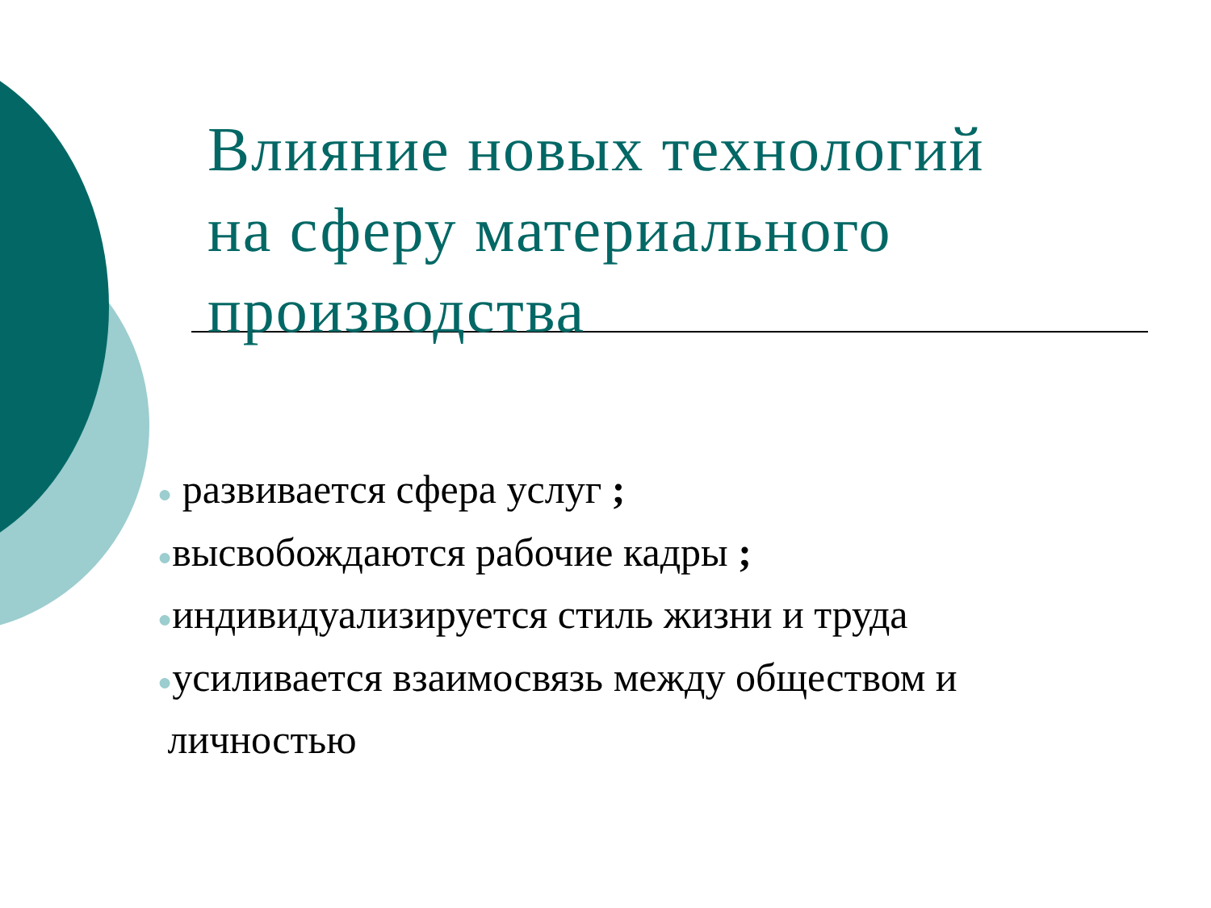Влияние новых технологий
на сферу материального
производства
● развивается сфера услуг ;
●высвобождаются рабочие кадры ;
●индивидуализируется стиль жизни и труда
●усиливается взаимосвязь между обществом и
личностью